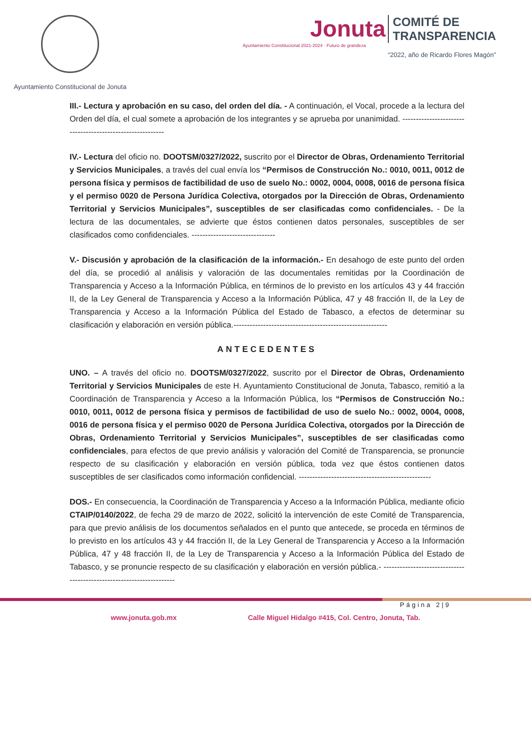Ayuntamiento Constitucional de Jonuta
Jonuta COMITÉ DE
TRANSPARENCIA
Ayuntamiento Constitucional 2021-2024 · Futuro de grandeza
“2022, año de Ricardo Flores Magón”
III.- Lectura y aprobación en su caso, del orden del día. - A continuación, el Vocal, procede a la lectura del Orden del día, el cual somete a aprobación de los integrantes y se aprueba por unanimidad. ----------------------------------------------------------
IV.- Lectura del oficio no. DOOTSM/0327/2022, suscrito por el Director de Obras, Ordenamiento Territorial y Servicios Municipales, a través del cual envía los “Permisos de Construcción No.: 0010, 0011, 0012 de persona física y permisos de factibilidad de uso de suelo No.: 0002, 0004, 0008, 0016 de persona física y el permiso 0020 de Persona Jurídica Colectiva, otorgados por la Dirección de Obras, Ordenamiento Territorial y Servicios Municipales”, susceptibles de ser clasificadas como confidenciales. - De la lectura de las documentales, se advierte que éstos contienen datos personales, susceptibles de ser clasificados como confidenciales. -------------------------------
V.- Discusión y aprobación de la clasificación de la información.- En desahogo de este punto del orden del día, se procedió al análisis y valoración de las documentales remitidas por la Coordinación de Transparencia y Acceso a la Información Pública, en términos de lo previsto en los artículos 43 y 44 fracción II, de la Ley General de Transparencia y Acceso a la Información Pública, 47 y 48 fracción II, de la Ley de Transparencia y Acceso a la Información Pública del Estado de Tabasco, a efectos de determinar su clasificación y elaboración en versión pública.---------------------------------------------------------
ANTECEDENTES
UNO. – A través del oficio no. DOOTSM/0327/2022, suscrito por el Director de Obras, Ordenamiento Territorial y Servicios Municipales de este H. Ayuntamiento Constitucional de Jonuta, Tabasco, remitió a la Coordinación de Transparencia y Acceso a la Información Pública, los “Permisos de Construcción No.: 0010, 0011, 0012 de persona física y permisos de factibilidad de uso de suelo No.: 0002, 0004, 0008, 0016 de persona física y el permiso 0020 de Persona Jurídica Colectiva, otorgados por la Dirección de Obras, Ordenamiento Territorial y Servicios Municipales”, susceptibles de ser clasificadas como confidenciales, para efectos de que previo análisis y valoración del Comité de Transparencia, se pronuncie respecto de su clasificación y elaboración en versión pública, toda vez que éstos contienen datos susceptibles de ser clasificados como información confidencial. -------------------------------------------------
DOS.- En consecuencia, la Coordinación de Transparencia y Acceso a la Información Pública, mediante oficio CTAIP/0140/2022, de fecha 29 de marzo de 2022, solicitó la intervención de este Comité de Transparencia, para que previo análisis de los documentos señalados en el punto que antecede, se proceda en términos de lo previsto en los artículos 43 y 44 fracción II, de la Ley General de Transparencia y Acceso a la Información Pública, 47 y 48 fracción II, de la Ley de Transparencia y Acceso a la Información Pública del Estado de Tabasco, y se pronuncie respecto de su clasificación y elaboración en versión pública.- ---------------------------------------------------------------------
Página 2|9
www.jonuta.gob.mx Calle Miguel Hidalgo #415, Col. Centro, Jonuta, Tab.